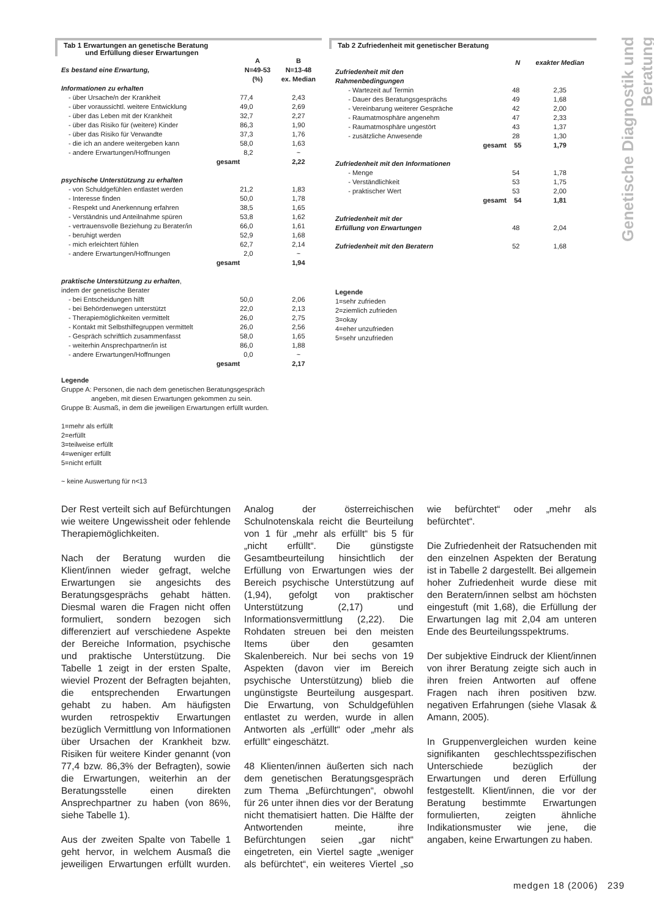Genetische Diagnostik und Beratung
Tab 1 Erwartungen an genetische Beratung
und Erfüllung dieser Erwartungen
| | A | B |
| --- | --- | --- |
| Es bestand eine Erwartung, | N=49-53 (%) | N=13-48 ex. Median |
| Informationen zu erhalten | | |
| - über Ursache/n der Krankheit | 77,4 | 2,43 |
| - über voraussichtl. weitere Entwicklung | 49,0 | 2,69 |
| - über das Leben mit der Krankheit | 32,7 | 2,27 |
| - über das Risiko für (weitere) Kinder | 86,3 | 1,90 |
| - über das Risiko für Verwandte | 37,3 | 1,76 |
| - die ich an andere weitergeben kann | 58,0 | 1,63 |
| - andere Erwartungen/Hoffnungen | 8,2 | ~ |
| gesamt | | 2,22 |
| psychische Unterstützung zu erhalten | | |
| - von Schuldgefühlen entlastet werden | 21,2 | 1,83 |
| - Interesse finden | 50,0 | 1,78 |
| - Respekt und Anerkennung erfahren | 38,5 | 1,65 |
| - Verständnis und Anteilnahme spüren | 53,8 | 1,62 |
| - vertrauensvolle Beziehung zu Berater/in | 66,0 | 1,61 |
| - beruhigt werden | 52,9 | 1,68 |
| - mich erleichtert fühlen | 62,7 | 2,14 |
| - andere Erwartungen/Hoffnungen | 2,0 | ~ |
| gesamt | | 1,94 |
| praktische Unterstützung zu erhalten , indem der genetische Berater | | |
| - bei Entscheidungen hilft | 50,0 | 2,06 |
| - bei Behördenwegen unterstützt | 22,0 | 2,13 |
| - Therapiemöglichkeiten vermittelt | 26,0 | 2,75 |
| - Kontakt mit Selbsthilfegruppen vermittelt | 26,0 | 2,56 |
| - Gespräch schriftlich zusammenfasst | 58,0 | 1,65 |
| - weiterhin Ansprechpartner/in ist | 86,0 | 1,88 |
| - andere Erwartungen/Hoffnungen | 0,0 | ~ |
| gesamt | | 2,17 |
Legende
Gruppe A: Personen, die nach dem genetischen Beratungsgespräch
angeben, mit diesen Erwartungen gekommen zu sein.
Gruppe B: Ausmaß, in dem die jeweiligen Erwartungen erfüllt wurden.
1=mehr als erfüllt
2=erfüllt
3=teilweise erfüllt
4=weniger erfüllt
5=nicht erfüllt
~ keine Auswertung für n<13
Tab 2 Zufriedenheit mit genetischer Beratung
| | N | exakter Median |
| Zufriedenheit mit den Rahmenbedingungen | | |
| - Wartezeit auf Termin | 48 | 2,35 |
| - Dauer des Beratungsgesprächs | 49 | 1,68 |
| - Vereinbarung weiterer Gespräche | 42 | 2,00 |
| - Raumatmosphäre angenehm | 47 | 2,33 |
| - Raumatmosphäre ungestört | 43 | 1,37 |
| - zusätzliche Anwesende | 28 | 1,30 |
| gesamt | 55 | 1,79 |
| Zufriedenheit mit den Informationen | | |
| - Menge | 54 | 1,78 |
| - Verständlichkeit | 53 | 1,75 |
| - praktischer Wert | 53 | 2,00 |
| gesamt | 54 | 1,81 |
| Zufriedenheit mit der Erfüllung von Erwartungen | 48 | 2,04 |
| Zufriedenheit mit den Beratern | 52 | 1,68 |
Legende
1=sehr zufrieden
2=ziemlich zufrieden
3=okay
4=eher unzufrieden
5=sehr unzufrieden
Der Rest verteilt sich auf Befürchtungen wie weitere Ungewissheit oder fehlende Therapiemöglichkeiten.
Nach der Beratung wurden die Klient/innen wieder gefragt, welche Erwartungen sie angesichts des Beratungsgesprächs gehabt hätten. Diesmal waren die Fragen nicht offen formuliert, sondern bezogen sich differenziert auf verschiedene Aspekte der Bereiche Information, psychische und praktische Unterstützung. Die Tabelle 1 zeigt in der ersten Spalte, wieviel Prozent der Befragten bejahten, die entsprechenden Erwartungen gehabt zu haben. Am häufigsten wurden retrospektiv Erwartungen bezüglich Vermittlung von Informationen über Ursachen der Krankheit bzw. Risiken für weitere Kinder genannt (von 77,4 bzw. 86,3% der Befragten), sowie die Erwartungen, weiterhin an der Beratungsstelle einen direkten Ansprechpartner zu haben (von 86%, siehe Tabelle 1).
Aus der zweiten Spalte von Tabelle 1 geht hervor, in welchem Ausmaß die jeweiligen Erwartungen erfüllt wurden. Analog der österreichischen Schulnotenskala reicht die Beurteilung von 1 für „mehr als erfüllt“ bis 5 für „nicht erfüllt“. Die günstigste Gesamtbeurteilung hinsichtlich der Erfüllung von Erwartungen wies der Bereich psychische Unterstützung auf (1,94), gefolgt von praktischer Unterstützung (2,17) und Informationsvermittlung (2,22). Die Rohdaten streuen bei den meisten Items über den gesamten Skalenbereich. Nur bei sechs von 19 Aspekten (davon vier im Bereich psychische Unterstützung) blieb die ungünstigste Beurteilung ausgespart. Die Erwartung, von Schuldgefühlen entlastet zu werden, wurde in allen Antworten als „erfüllt“ oder „mehr als erfüllt“ eingeschätzt.
48 Klienten/innen äußerten sich nach dem genetischen Beratungsgespräch zum Thema „Befürchtungen“, obwohl für 26 unter ihnen dies vor der Beratung nicht thematisiert hatten. Die Hälfte der Antwortenden meinte, ihre Befürchtungen seien „gar nicht“ eingetreten, ein Viertel sagte „weniger als befürchtet“, ein weiteres Viertel „so wie befürchtet“ oder „mehr als befürchtet“.
Die Zufriedenheit der Ratsuchenden mit den einzelnen Aspekten der Beratung ist in Tabelle 2 dargestellt. Bei allgemein hoher Zufriedenheit wurde diese mit den Beratern/innen selbst am höchsten eingestuft (mit 1,68), die Erfüllung der Erwartungen lag mit 2,04 am unteren Ende des Beurteilungsspektrums.
Der subjektive Eindruck der Klient/innen von ihrer Beratung zeigte sich auch in ihren freien Antworten auf offene Fragen nach ihren positiven bzw. negativen Erfahrungen (siehe Vlasak & Amann, 2005).
In Gruppenvergleichen wurden keine signifikanten geschlechtsspezifischen Unterschiede bezüglich der Erwartungen und deren Erfüllung festgestellt. Klient/innen, die vor der Beratung bestimmte Erwartungen formulierten, zeigten ähnliche Indikationsmuster wie jene, die angaben, keine Erwartungen zu haben.
medgen 18 (2006) 239